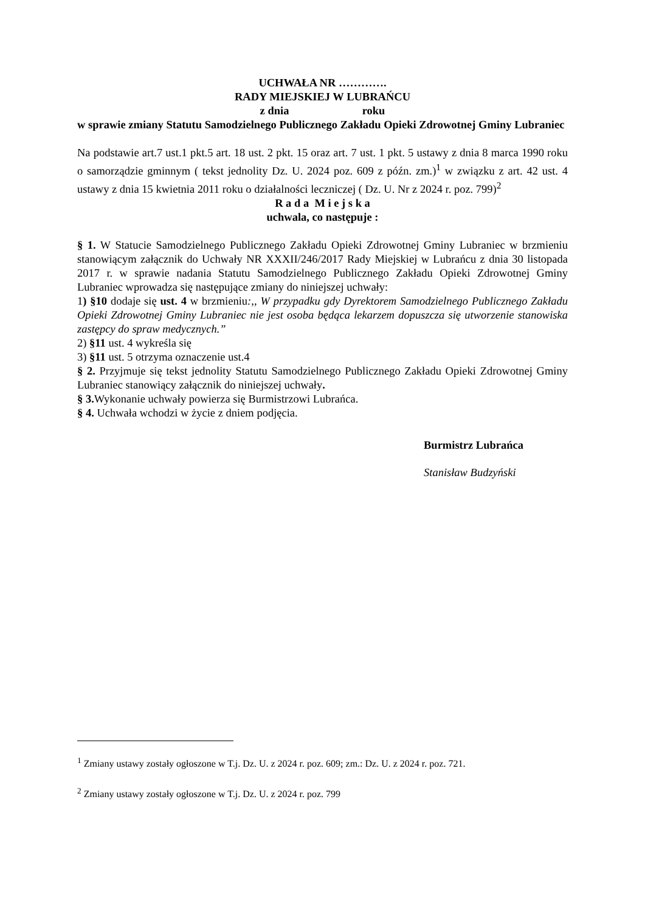UCHWAŁA NR ………….
RADY MIEJSKIEJ W LUBRAŃCU
z dnia roku
w sprawie zmiany Statutu Samodzielnego Publicznego Zakładu Opieki Zdrowotnej Gminy Lubraniec
Na podstawie art.7 ust.1 pkt.5 art. 18 ust. 2 pkt. 15 oraz art. 7 ust. 1 pkt. 5 ustawy z dnia 8 marca 1990 roku o samorządzie gminnym ( tekst jednolity Dz. U. 2024 poz. 609 z późn. zm.)<sup>1</sup> w związku z art. 42 ust. 4 ustawy z dnia 15 kwietnia 2011 roku o działalności leczniczej ( Dz. U. Nr z 2024 r. poz. 799)<sup>2</sup>
R a d a M i e j s k a
uchwala, co następuje :
§ 1. W Statucie Samodzielnego Publicznego Zakładu Opieki Zdrowotnej Gminy Lubraniec w brzmieniu stanowiącym załącznik do Uchwały NR XXXII/246/2017 Rady Miejskiej w Lubrańcu z dnia 30 listopada 2017 r. w sprawie nadania Statutu Samodzielnego Publicznego Zakładu Opieki Zdrowotnej Gminy Lubraniec wprowadza się następujące zmiany do niniejszej uchwały:
1) §10 dodaje się ust. 4 w brzmieniu:,, W przypadku gdy Dyrektorem Samodzielnego Publicznego Zakładu Opieki Zdrowotnej Gminy Lubraniec nie jest osoba będąca lekarzem dopuszcza się utworzenie stanowiska zastępcy do spraw medycznych.”
2) §11 ust. 4 wykreśla się
3) §11 ust. 5 otrzyma oznaczenie ust.4
§ 2. Przyjmuje się tekst jednolity Statutu Samodzielnego Publicznego Zakładu Opieki Zdrowotnej Gminy Lubraniec stanowiący załącznik do niniejszej uchwały.
§ 3. Wykonanie uchwały powierza się Burmistrzowi Lubrańca.
§ 4. Uchwała wchodzi w życie z dniem podjęcia.
Burmistrz Lubrańca
Stanisław Budzyński
<sup>1</sup> Zmiany ustawy zostały ogłoszone w T.j. Dz. U. z 2024 r. poz. 609; zm.: Dz. U. z 2024 r. poz. 721.
<sup>2</sup> Zmiany ustawy zostały ogłoszone w T.j. Dz. U. z 2024 r. poz. 799